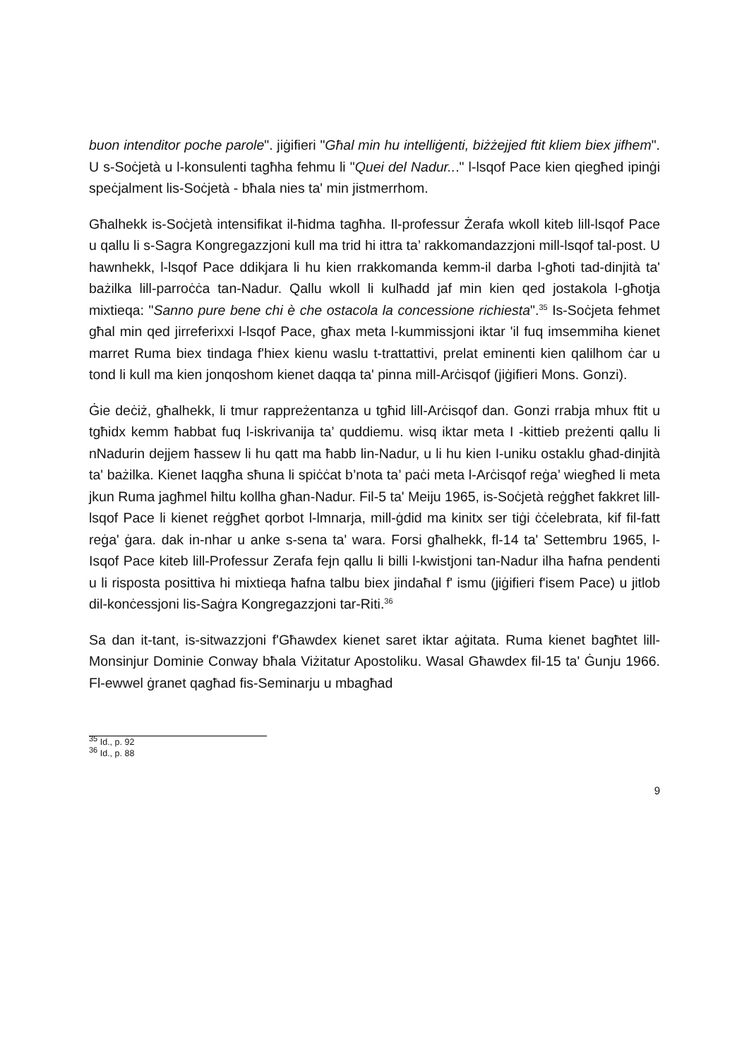buon intenditor poche parole". jiġifieri "Għal min hu intelliġenti, biżżejjed ftit kliem biex jifhem". U s-Soċjetà u l-konsulenti tagħha fehmu li "Quei del Nadur..." l-lsqof Pace kien qiegħed ipinġi speċjalment lis-Soċjetà - bħala nies ta' min jistmerrhom.
Għalhekk is-Soċjetà intensifikat il-ħidma tagħha. Il-professur Żerafa wkoll kiteb lill-lsqof Pace u qallu li s-Sagra Kongregazzjoni kull ma trid hi ittra ta’ rakkomandazzjoni mill-lsqof tal-post. U hawnhekk, l-lsqof Pace ddikjara li hu kien rrakkomanda kemm-il darba l-għoti tad-dinjità ta' bażilka lill-parroċċa tan-Nadur. Qallu wkoll li kulħadd jaf min kien qed jostakola l-għotja mixtieqa: "Sanno pure bene chi è che ostacola la concessione richiesta".<sup>35</sup> Is-Soċjeta fehmet għal min qed jirreferixxi l-lsqof Pace, għax meta l-kummissjoni iktar 'il fuq imsemmiha kienet marret Ruma biex tindaga f'hiex kienu waslu t-trattattivi, prelat eminenti kien qalilhom ċar u tond li kull ma kien jonqoshom kienet daqqa ta' pinna mill-Arċisqof (jiġifieri Mons. Gonzi).
Ġie deċiż, għalhekk, li tmur rappreżentanza u tgħid lill-Arċisqof dan. Gonzi rrabja mhux ftit u tgħidx kemm ħabbat fuq l-iskrivanija ta’ quddiemu. wisq iktar meta I -kittieb preżenti qallu li nNadurin dejjem ħassew li hu qatt ma ħabb lin-Nadur, u li hu kien I-uniku ostaklu għad-dinjità ta' bażilka. Kienet Iaqgħa sħuna li spiċċat b’nota ta’ paċi meta l-Arċisqof reġa’ wiegħed li meta jkun Ruma jagħmel ħiltu kollha għan-Nadur. Fil-5 ta' Meiju 1965, is-Soċjetà reġgħet fakkret lill-lsqof Pace li kienet reġgħet qorbot l-lmnarja, mill-ġdid ma kinitx ser tiġi ċċelebrata, kif fil-fatt reġa' ġara. dak in-nhar u anke s-sena ta' wara. Forsi għalhekk, fl-14 ta' Settembru 1965, l-Isqof Pace kiteb lill-Professur Zerafa fejn qallu li billi l-kwistjoni tan-Nadur ilha ħafna pendenti u li risposta posittiva hi mixtieqa ħafna talbu biex jindaħal f' ismu (jiġifieri f'isem Pace) u jitlob dil-konċessjoni lis-Saġra Kongregazzjoni tar-Riti.<sup>36</sup>
Sa dan it-tant, is-sitwazzjoni f'Għawdex kienet saret iktar aġitata. Ruma kienet bagħtet lill-Monsinjur Dominie Conway bħala Viżitatur Apostoliku. Wasal Għawdex fil-15 ta' Ġunju 1966. Fl-ewwel ġranet qagħad fis-Seminarju u mbagħad
<sup>35</sup> Id., p. 92
<sup>36</sup> Id., p. 88
9